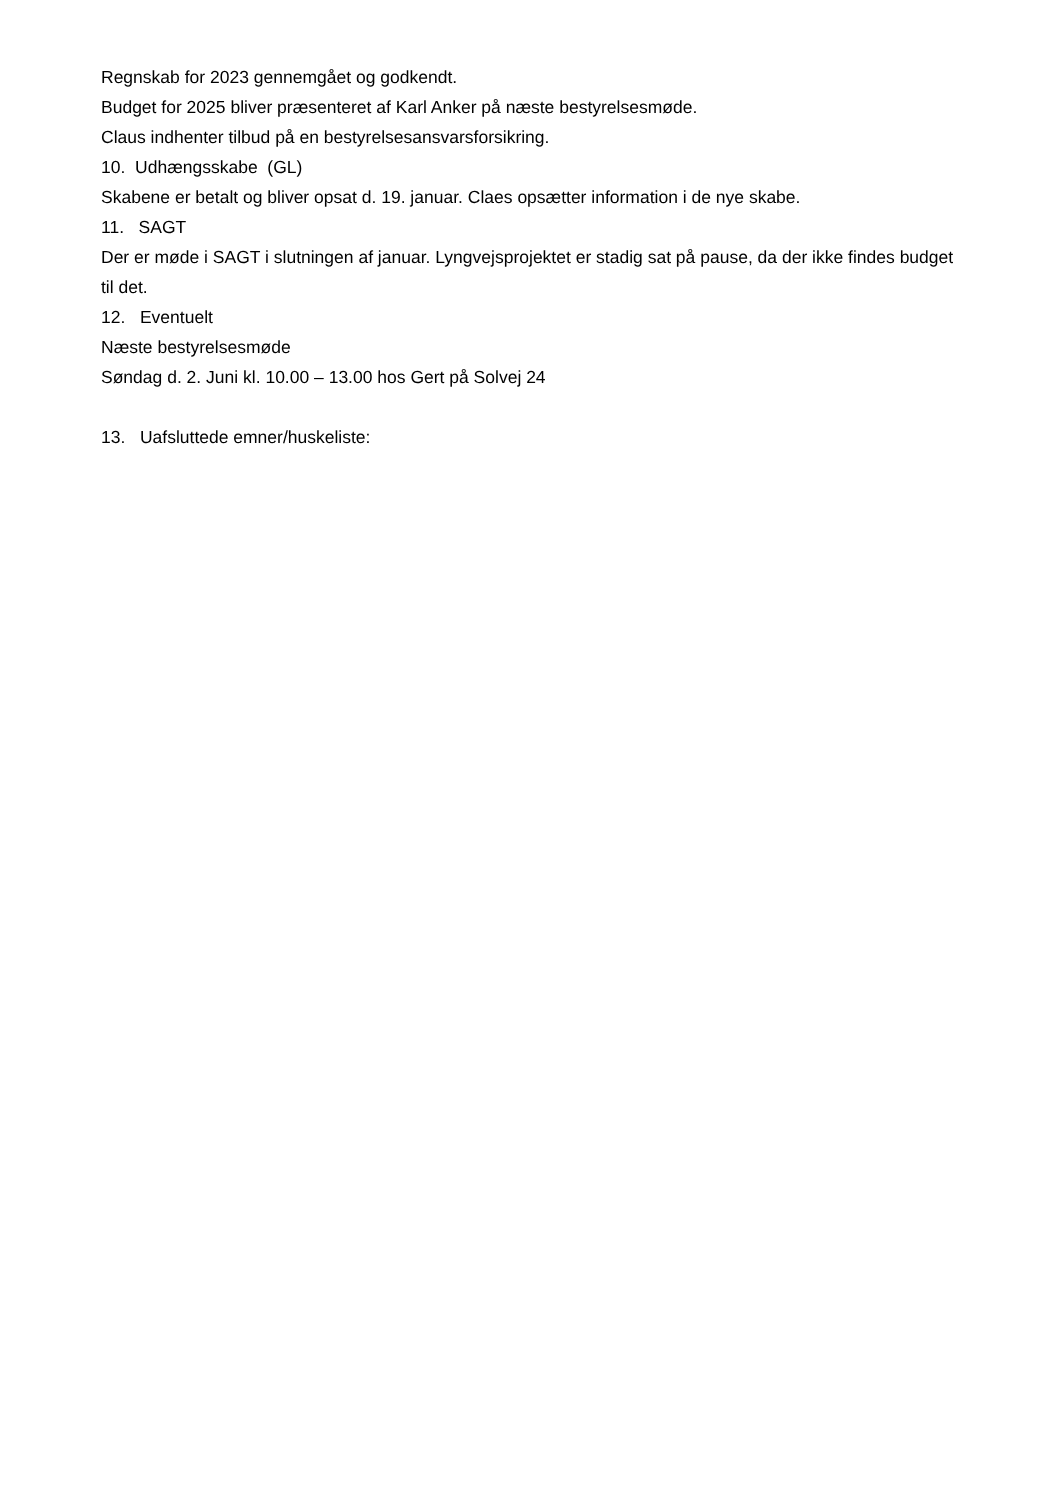Regnskab for 2023 gennemgået og godkendt.
Budget for 2025 bliver præsenteret af Karl Anker på næste bestyrelsesmøde.
Claus indhenter tilbud på en bestyrelsesansvarsforsikring.
10. Udhængsskabe (GL)
Skabene er betalt og bliver opsat d. 19. januar. Claes opsætter information i de nye skabe.
11. SAGT
Der er møde i SAGT i slutningen af januar. Lyngvejsprojektet er stadig sat på pause, da der ikke findes budget til det.
12. Eventuelt
Næste bestyrelsesmøde
Søndag d. 2. Juni kl. 10.00 – 13.00 hos Gert på Solvej 24
13. Uafsluttede emner/huskeliste: